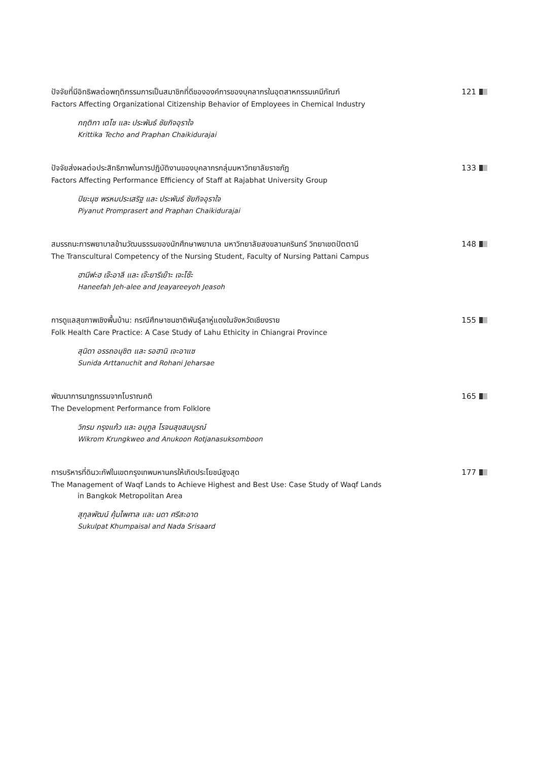ปัจจัยที่มีอิทธิพลต่อพฤติกรรมการเป็นสมาชิกที่ดีขององค์การของบุคลากรในอุตสาหกรรมเคมีภัณฑ์
121
Factors Affecting Organizational Citizenship Behavior of Employees in Chemical Industry
กฤติกา เตโช และ ประพันธ์ ชัยกิจอุราใจ
Krittika Techo and Praphan Chaikidurajai
ปัจจัยส่งผลต่อประสิทธิภาพในการปฏิบัติงานของบุคลากรกลุ่มมหาวิทยาลัยราชภัฏ
133
Factors Affecting Performance Efficiency of Staff at Rajabhat University Group
ปิยะนุช พรหมประเสริฐ และ ประพันธ์ ชัยกิจอุราใจ
Piyanut Promprasert and Praphan Chaikidurajai
สมรรถนะการพยาบาลข้ามวัฒนธรรมของนักศึกษาพยาบาล มหาวิทยาลัยสงขลานครินทร์ วิทยาเขตปัตตานี
148
The Transcultural Competency of the Nursing Student, Faculty of Nursing Pattani Campus
ฮานีฟะฮ เจ๊ะอาลี และ เจ๊ะยารีเย๊าะ เจะโซ๊ะ
Haneefah Jeh-alee and Jeayareeyoh Jeasoh
การดูแลสุขภาพเชิงพื้นบ้าน: กรณีศึกษาชนชาติพันธุ์ลาหู่แดงในจังหวัดเชียงราย
155
Folk Health Care Practice: A Case Study of Lahu Ethicity in Chiangrai Province
สุนิดา อรรถอนุชิต และ รอฮานิ เจะอาแซ
Sunida Arttanuchit and Rohani Jeharsae
พัฒนาการนาฏกรรมจากโบราณคติ
165
The Development Performance from Folklore
วิกรม กรุงแก้ว และ อนุกูล โรจนสุขสมบูรณ์
Wikrom Krungkweo and Anukoon Rotjanasuksomboon
การบริหารที่ดินวะกัฟในเขตกรุงเทพมหานครให้เกิดประโยชน์สูงสุด
177
The Management of Waqf Lands to Achieve Highest and Best Use: Case Study of Waqf Lands
in Bangkok Metropolitan Area
สุกุลพัฒน์ คุ้มไพศาล และ นดา ศรีสะอาด
Sukulpat Khumpaisal and Nada Srisaard